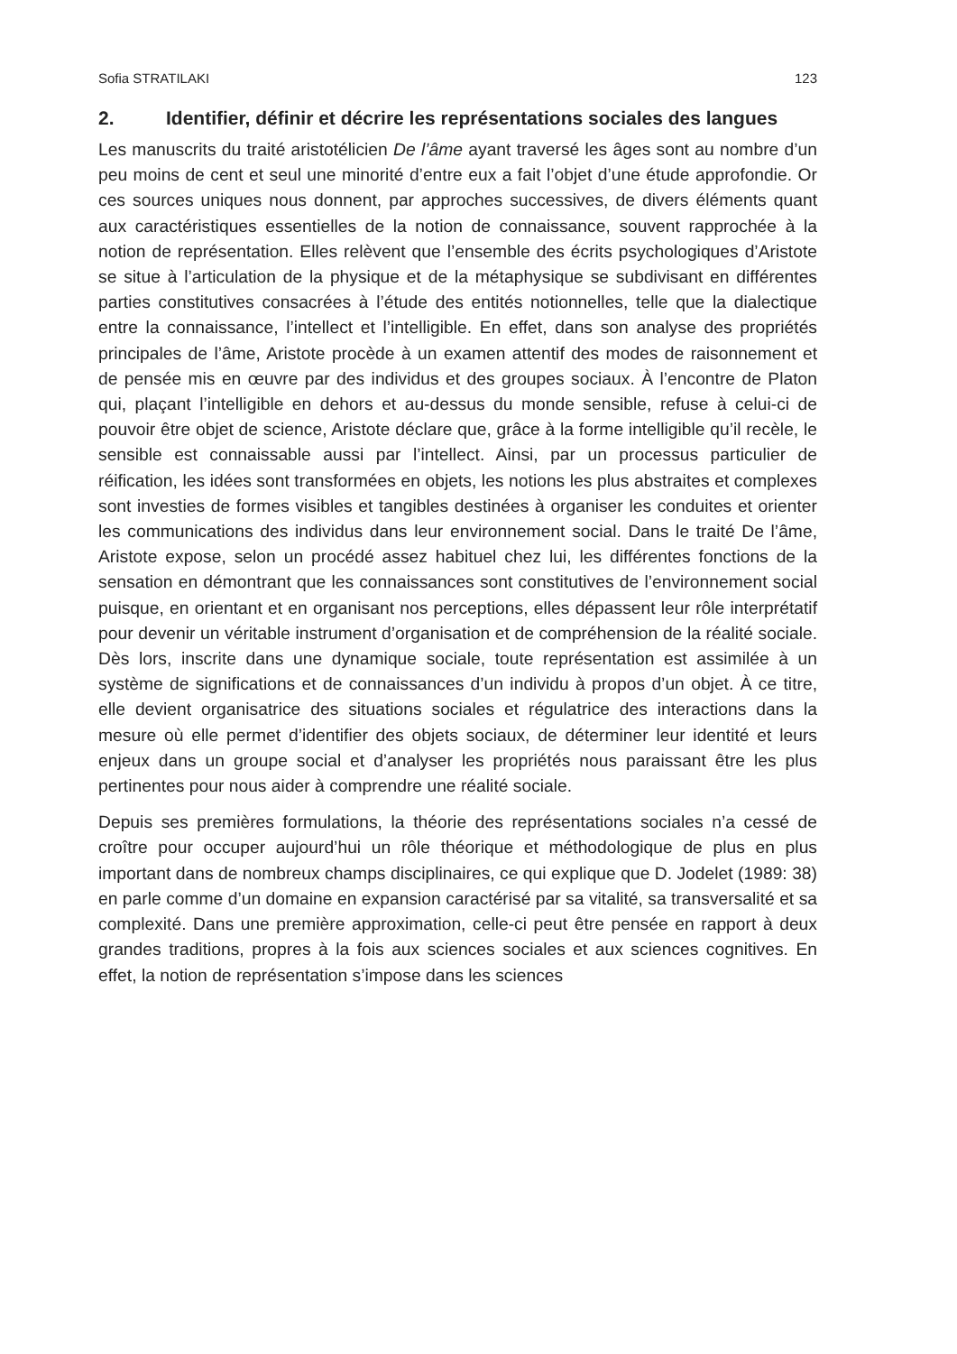Sofia STRATILAKI 123
2. Identifier, définir et décrire les représentations sociales des langues
Les manuscrits du traité aristotélicien De l’âme ayant traversé les âges sont au nombre d’un peu moins de cent et seul une minorité d’entre eux a fait l’objet d’une étude approfondie. Or ces sources uniques nous donnent, par approches successives, de divers éléments quant aux caractéristiques essentielles de la notion de connaissance, souvent rapprochée à la notion de représentation. Elles relèvent que l’ensemble des écrits psychologiques d’Aristote se situe à l’articulation de la physique et de la métaphysique se subdivisant en différentes parties constitutives consacrées à l’étude des entités notionnelles, telle que la dialectique entre la connaissance, l’intellect et l’intelligible. En effet, dans son analyse des propriétés principales de l’âme, Aristote procède à un examen attentif des modes de raisonnement et de pensée mis en œuvre par des individus et des groupes sociaux. À l’encontre de Platon qui, plaçant l’intelligible en dehors et au-dessus du monde sensible, refuse à celui-ci de pouvoir être objet de science, Aristote déclare que, grâce à la forme intelligible qu’il recèle, le sensible est connaissable aussi par l’intellect. Ainsi, par un processus particulier de réification, les idées sont transformées en objets, les notions les plus abstraites et complexes sont investies de formes visibles et tangibles destinées à organiser les conduites et orienter les communications des individus dans leur environnement social. Dans le traité De l’âme, Aristote expose, selon un procédé assez habituel chez lui, les différentes fonctions de la sensation en démontrant que les connaissances sont constitutives de l’environnement social puisque, en orientant et en organisant nos perceptions, elles dépassent leur rôle interprétatif pour devenir un véritable instrument d’organisation et de compréhension de la réalité sociale. Dès lors, inscrite dans une dynamique sociale, toute représentation est assimilée à un système de significations et de connaissances d’un individu à propos d’un objet. À ce titre, elle devient organisatrice des situations sociales et régulatrice des interactions dans la mesure où elle permet d’identifier des objets sociaux, de déterminer leur identité et leurs enjeux dans un groupe social et d’analyser les propriétés nous paraissant être les plus pertinentes pour nous aider à comprendre une réalité sociale.
Depuis ses premières formulations, la théorie des représentations sociales n’a cessé de croître pour occuper aujourd’hui un rôle théorique et méthodologique de plus en plus important dans de nombreux champs disciplinaires, ce qui explique que D. Jodelet (1989: 38) en parle comme d’un domaine en expansion caractérisé par sa vitalité, sa transversalité et sa complexité. Dans une première approximation, celle-ci peut être pensée en rapport à deux grandes traditions, propres à la fois aux sciences sociales et aux sciences cognitives. En effet, la notion de représentation s’impose dans les sciences